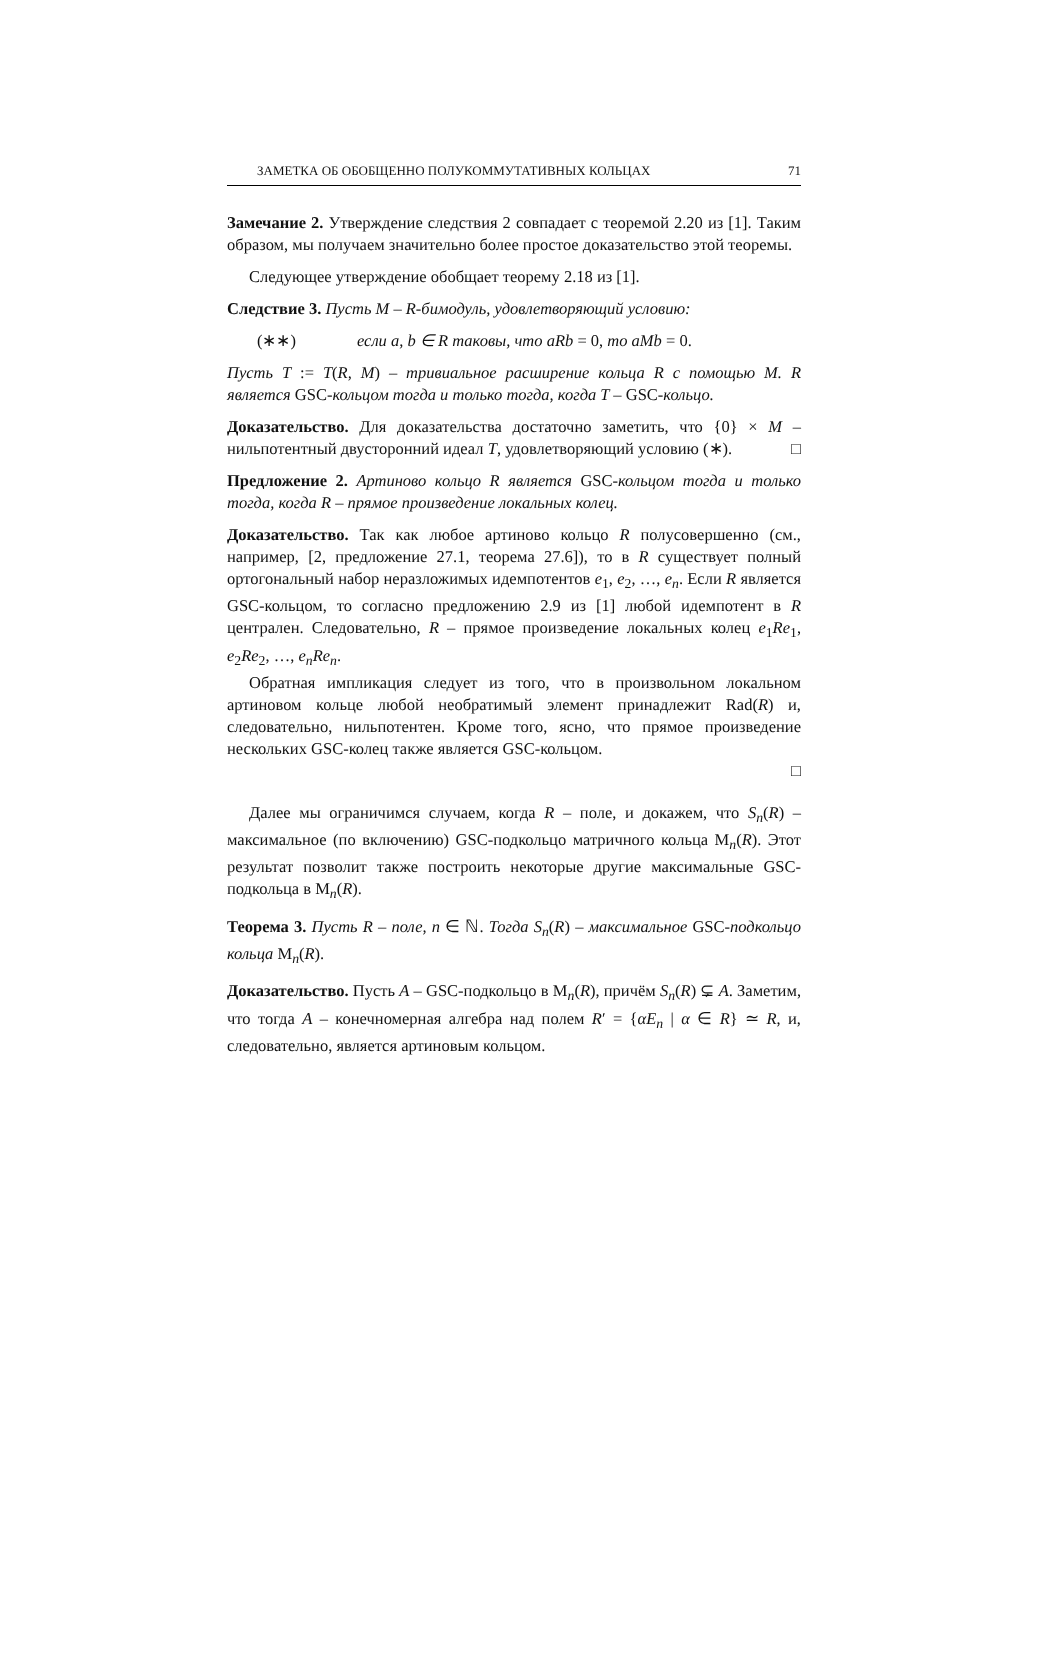ЗАМЕТКА ОБ ОБОБЩЕННО ПОЛУКОММУТАТИВНЫХ КОЛЬЦАХ 71
Замечание 2. Утверждение следствия 2 совпадает с теоремой 2.20 из [1]. Таким образом, мы получаем значительно более простое доказательство этой теоремы.
Следующее утверждение обобщает теорему 2.18 из [1].
Следствие 3. Пусть M – R-бимодуль, удовлетворяющий условию:
(∗∗) если a, b ∈ R таковы, что aRb = 0, то aMb = 0.
Пусть T := T(R, M) – тривиальное расширение кольца R с помощью M. R является GSC-кольцом тогда и только тогда, когда T – GSC-кольцо.
Доказательство. Для доказательства достаточно заметить, что {0} × M – нильпотентный двусторонний идеал T, удовлетворяющий условию (∗). □
Предложение 2. Артиново кольцо R является GSC-кольцом тогда и только тогда, когда R – прямое произведение локальных колец.
Доказательство. Так как любое артиново кольцо R полусовершенно (см., например, [2, предложение 27.1, теорема 27.6]), то в R существует полный ортогональный набор неразложимых идемпотентов e<sub>1</sub>, e<sub>2</sub>, …, e<sub>n</sub>. Если R является GSC-кольцом, то согласно предложению 2.9 из [1] любой идемпотент в R централен. Следовательно, R – прямое произведение локальных колец e<sub>1</sub>Re<sub>1</sub>, e<sub>2</sub>Re<sub>2</sub>, …, e<sub>n</sub>Re<sub>n</sub>.
Обратная импликация следует из того, что в произвольном локальном артиновом кольце любой необратимый элемент принадлежит Rad(R) и, следовательно, нильпотентен. Кроме того, ясно, что прямое произведение нескольких GSC-колец также является GSC-кольцом.
□
Далее мы ограничимся случаем, когда R – поле, и докажем, что S<sub>n</sub>(R) – максимальное (по включению) GSC-подкольцо матричного кольца M<sub>n</sub>(R). Этот результат позволит также построить некоторые другие максимальные GSC-подкольца в M<sub>n</sub>(R).
Теорема 3. Пусть R – поле, n ∈ ℕ. Тогда S<sub>n</sub>(R) – максимальное GSC-подкольцо кольца M<sub>n</sub>(R).
Доказательство. Пусть A – GSC-подкольцо в M<sub>n</sub>(R), причём S<sub>n</sub>(R) ⊊ A. Заметим, что тогда A – конечномерная алгебра над полем R′ = {αE<sub>n</sub> | α ∈ R} ≃ R, и, следовательно, является артиновым кольцом.